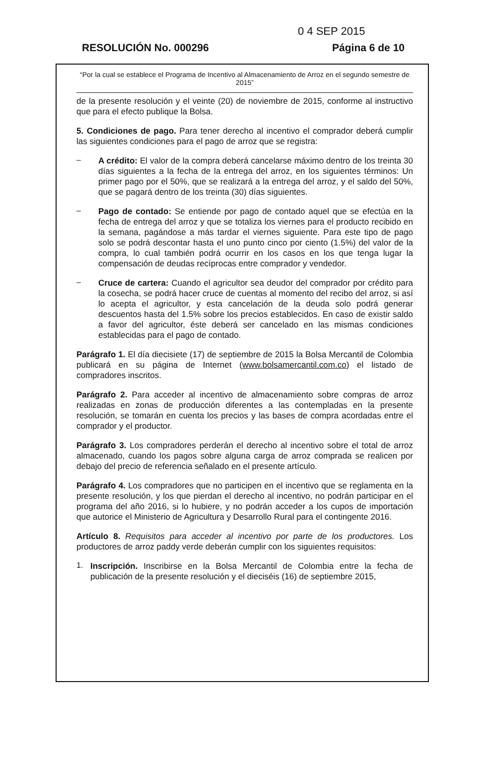0 4 SEP 2015
RESOLUCIÓN No. 000296 Página 6 de 10
“Por la cual se establece el Programa de Incentivo al Almacenamiento de Arroz en el segundo semestre de 2015”
de la presente resolución y el veinte (20) de noviembre de 2015, conforme al instructivo que para el efecto publique la Bolsa.
5. Condiciones de pago. Para tener derecho al incentivo el comprador deberá cumplir las siguientes condiciones para el pago de arroz que se registra:
–
A crédito: El valor de la compra deberá cancelarse máximo dentro de los treinta 30 días siguientes a la fecha de la entrega del arroz, en los siguientes términos: Un primer pago por el 50%, que se realizará a la entrega del arroz, y el saldo del 50%, que se pagará dentro de los treinta (30) días siguientes.
–
Pago de contado: Se entiende por pago de contado aquel que se efectúa en la fecha de entrega del arroz y que se totaliza los viernes para el producto recibido en la semana, pagándose a más tardar el viernes siguiente. Para este tipo de pago solo se podrá descontar hasta el uno punto cinco por ciento (1.5%) del valor de la compra, lo cual también podrá ocurrir en los casos en los que tenga lugar la compensación de deudas recíprocas entre comprador y vendedor.
–
Cruce de cartera: Cuando el agricultor sea deudor del comprador por crédito para la cosecha, se podrá hacer cruce de cuentas al momento del recibo del arroz, si así lo acepta el agricultor, y esta cancelación de la deuda solo podrá generar descuentos hasta del 1.5% sobre los precios establecidos. En caso de existir saldo a favor del agricultor, éste deberá ser cancelado en las mismas condiciones establecidas para el pago de contado.
Parágrafo 1. El día diecisiete (17) de septiembre de 2015 la Bolsa Mercantil de Colombia publicará en su página de Internet (www.bolsamercantil.com.co) el listado de compradores inscritos.
Parágrafo 2. Para acceder al incentivo de almacenamiento sobre compras de arroz realizadas en zonas de producción diferentes a las contempladas en la presente resolución, se tomarán en cuenta los precios y las bases de compra acordadas entre el comprador y el productor.
Parágrafo 3. Los compradores perderán el derecho al incentivo sobre el total de arroz almacenado, cuando los pagos sobre alguna carga de arroz comprada se realicen por debajo del precio de referencia señalado en el presente artículo.
Parágrafo 4. Los compradores que no participen en el incentivo que se reglamenta en la presente resolución, y los que pierdan el derecho al incentivo, no podrán participar en el programa del año 2016, si lo hubiere, y no podrán acceder a los cupos de importación que autorice el Ministerio de Agricultura y Desarrollo Rural para el contingente 2016.
Artículo 8. Requisitos para acceder al incentivo por parte de los productores. Los productores de arroz paddy verde deberán cumplir con los siguientes requisitos:
1.
Inscripción. Inscribirse en la Bolsa Mercantil de Colombia entre la fecha de publicación de la presente resolución y el dieciséis (16) de septiembre 2015,